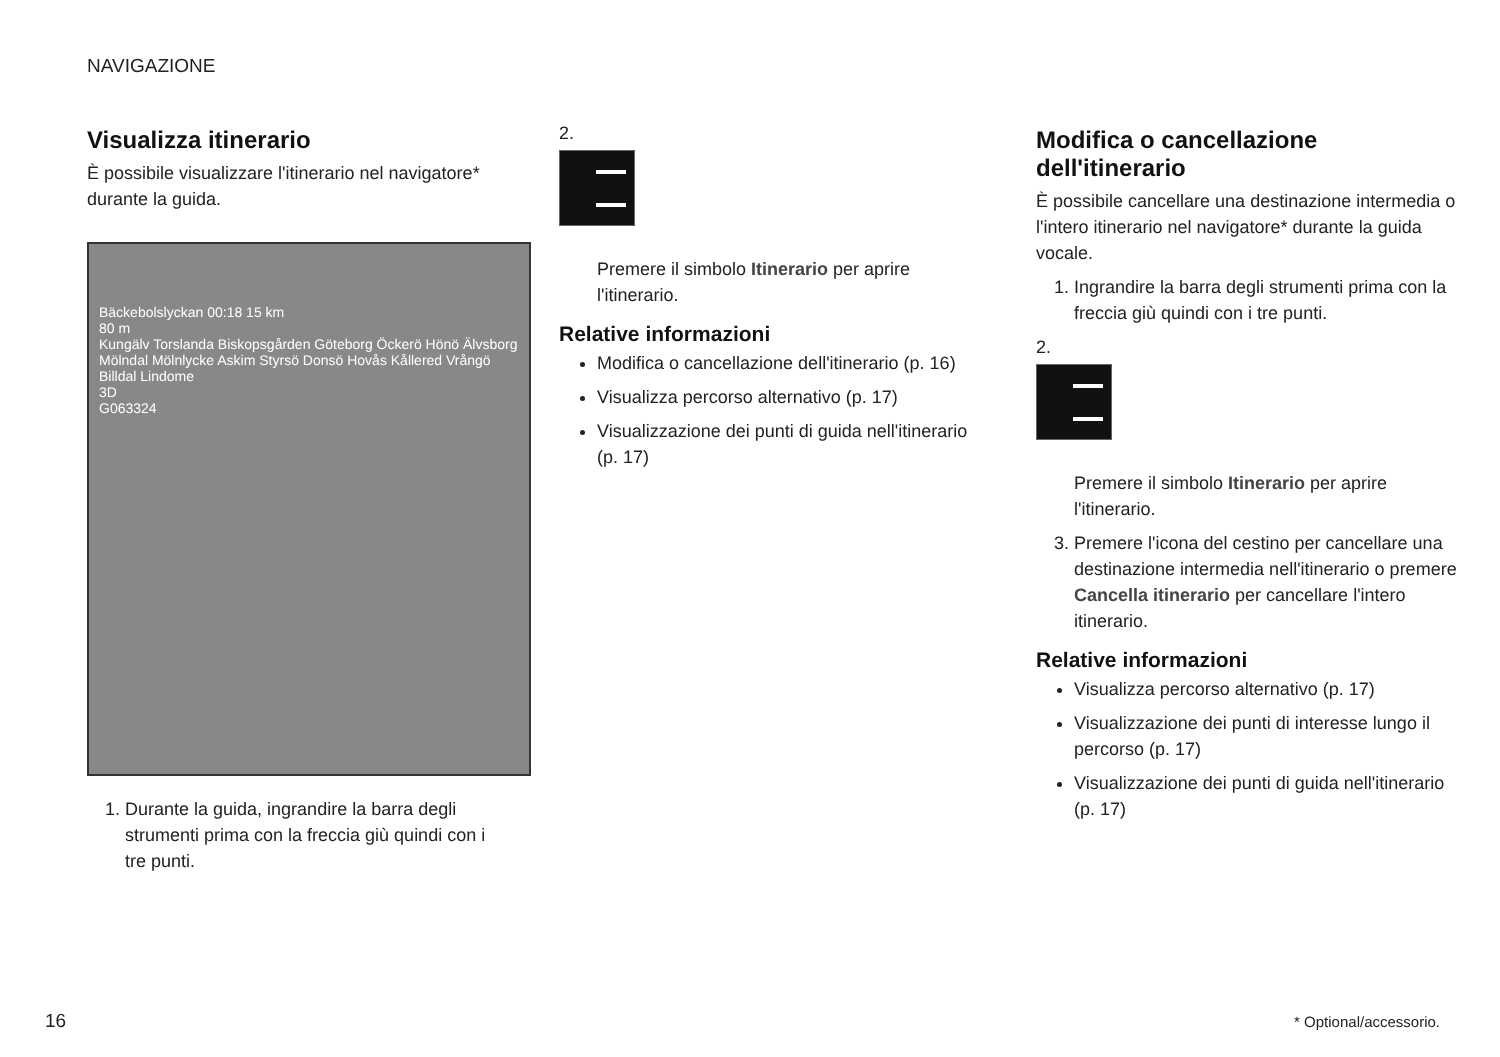NAVIGAZIONE
Visualizza itinerario
È possibile visualizzare l'itinerario nel navigatore* durante la guida.
Bäckebolslyckan 00:18 15 km
80 m
Kungälv Torslanda Biskopsgården Göteborg Öckerö Hönö Älvsborg Mölndal Mölnlycke Askim Styrsö Donsö Hovås Kållered Vrångö Billdal Lindome
3D
G063324
1. Durante la guida, ingrandire la barra degli strumenti prima con la freccia giù quindi con i tre punti.
2.
Premere il simbolo Itinerario per aprire l'itinerario.
Relative informazioni
Modifica o cancellazione dell'itinerario (p. 16)
Visualizza percorso alternativo (p. 17)
Visualizzazione dei punti di guida nell'itinerario (p. 17)
Modifica o cancellazione dell'itinerario
È possibile cancellare una destinazione intermedia o l'intero itinerario nel navigatore* durante la guida vocale.
1. Ingrandire la barra degli strumenti prima con la freccia giù quindi con i tre punti.
2.
Premere il simbolo Itinerario per aprire l'itinerario.
3. Premere l'icona del cestino per cancellare una destinazione intermedia nell'itinerario o premere Cancella itinerario per cancellare l'intero itinerario.
Relative informazioni
Visualizza percorso alternativo (p. 17)
Visualizzazione dei punti di interesse lungo il percorso (p. 17)
Visualizzazione dei punti di guida nell'itinerario (p. 17)
16 * Optional/accessorio.